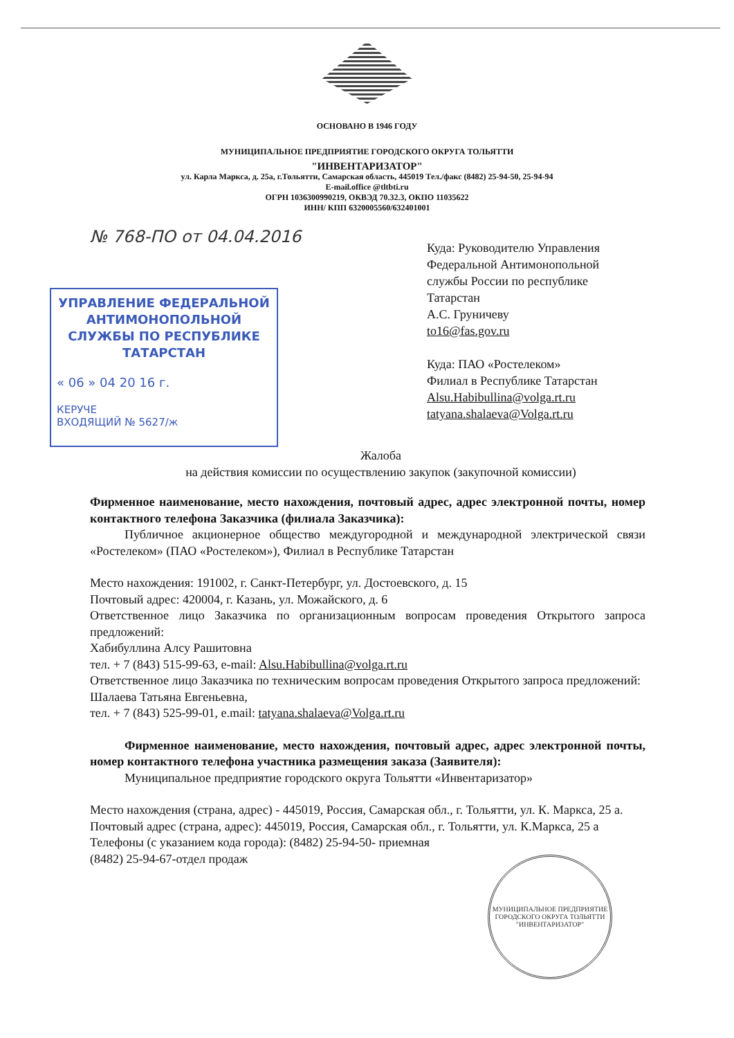ОСНОВАНО В 1946 ГОДУ
МУНИЦИПАЛЬНОЕ ПРЕДПРИЯТИЕ ГОРОДСКОГО ОКРУГА ТОЛЬЯТТИ
"ИНВЕНТАРИЗАТОР"
ул. Карла Маркса, д. 25а, г.Тольятти, Самарская область, 445019 Тел./факс (8482) 25-94-50, 25-94-94
E-mail.office @tltbti.ru
ОГРН 1036300990219, ОКВЭД 70.32.3, ОКПО 11035622
ИНН/ КПП 6320005560/632401001
№ 768-ПО от 04.04.2016
УПРАВЛЕНИЕ ФЕДЕРАЛЬНОЙ АНТИМОНОПОЛЬНОЙ СЛУЖБЫ ПО РЕСПУБЛИКЕ ТАТАРСТАН
« 06 » 04 20 16 г.
КЕРУЧЕ
ВХОДЯЩИЙ № 5627/ж
Куда: Руководителю Управления
Федеральной Антимонопольной
службы России по республике
Татарстан
А.С. Груничеву
to16@fas.gov.ru
Куда: ПАО «Ростелеком»
Филиал в Республике Татарстан
Alsu.Habibullina@volga.rt.ru
tatyana.shalaeva@Volga.rt.ru
Жалоба
на действия комиссии по осуществлению закупок (закупочной комиссии)
Фирменное наименование, место нахождения, почтовый адрес, адрес электронной почты, номер контактного телефона Заказчика (филиала Заказчика):
Публичное акционерное общество междугородной и международной электрической связи «Ростелеком» (ПАО «Ростелеком»), Филиал в Республике Татарстан
Место нахождения: 191002, г. Санкт-Петербург, ул. Достоевского, д. 15
Почтовый адрес: 420004, г. Казань, ул. Можайского, д. 6
Ответственное лицо Заказчика по организационным вопросам проведения Открытого запроса предложений:
Хабибуллина Алсу Рашитовна
тел. + 7 (843) 515-99-63, e-mail: Alsu.Habibullina@volga.rt.ru
Ответственное лицо Заказчика по техническим вопросам проведения Открытого запроса предложений:
Шалаева Татьяна Евгеньевна,
тел. + 7 (843) 525-99-01, e.mail: tatyana.shalaeva@Volga.rt.ru
Фирменное наименование, место нахождения, почтовый адрес, адрес электронной почты, номер контактного телефона участника размещения заказа (Заявителя):
Муниципальное предприятие городского округа Тольятти «Инвентаризатор»
Место нахождения (страна, адрес) - 445019, Россия, Самарская обл., г. Тольятти, ул. К. Маркса, 25 а.
Почтовый адрес (страна, адрес): 445019, Россия, Самарская обл., г. Тольятти, ул. К.Маркса, 25 а
Телефоны (с указанием кода города): (8482) 25-94-50- приемная
(8482) 25-94-67-отдел продаж
МУНИЦИПАЛЬНОЕ ПРЕДПРИЯТИЕ ГОРОДСКОГО ОКРУГА ТОЛЬЯТТИ "ИНВЕНТАРИЗАТОР"